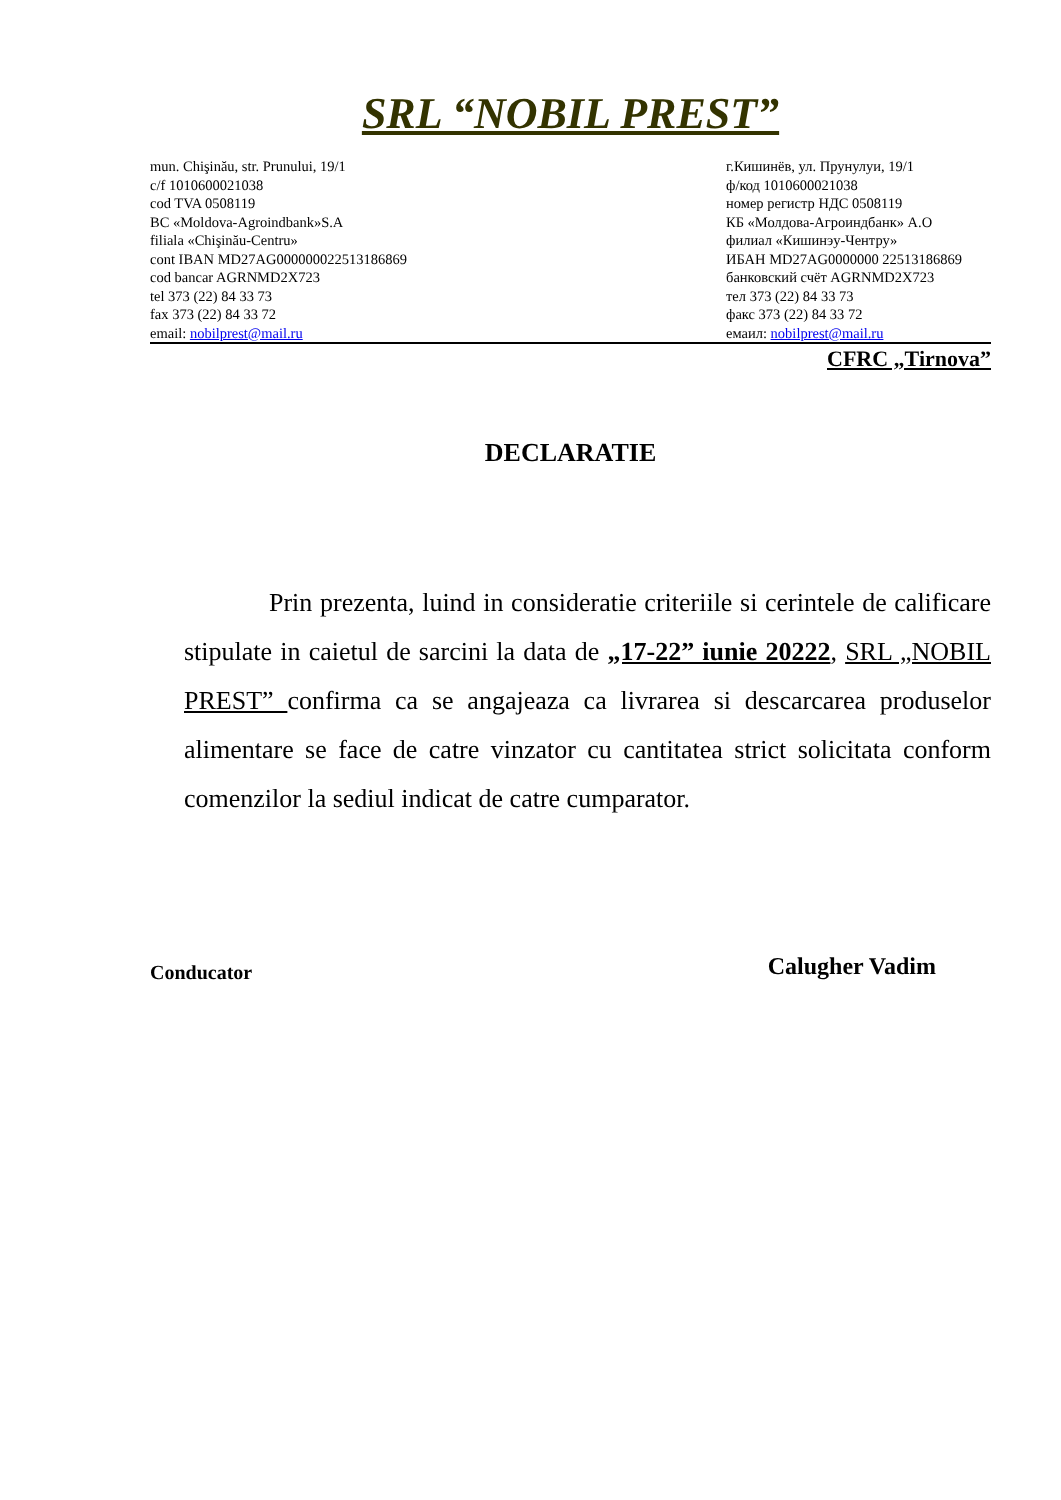SRL “NOBIL PREST”
mun. Chişinău, str. Prunului, 19/1
c/f 1010600021038
cod TVA 0508119
BC «Moldova-Agroindbank»S.A
filiala «Chişinău-Centru»
cont IBAN MD27AG000000022513186869
cod bancar AGRNMD2X723
tel 373 (22) 84 33 73
fax 373 (22) 84 33 72
email: nobilprest@mail.ru
г.Кишинёв, ул. Прунулуи, 19/1
ф/код 1010600021038
номер регистр НДС 0508119
КБ «Молдова-Агроиндбанк» А.О
филиал «Кишинэу-Чентру»
ИБАН MD27AG0000000 22513186869
банковский счёт AGRNMD2X723
тел 373 (22) 84 33 73
факс 373 (22) 84 33 72
емаил: nobilprest@mail.ru
CFRC „Tirnova”
DECLARATIE
Prin prezenta, luind in consideratie criteriile si cerintele de calificare stipulate in caietul de sarcini la data de „17-22” iunie 20222, SRL „NOBIL PREST” confirma ca se angajeaza ca livrarea si descarcarea produselor alimentare se face de catre vinzator cu cantitatea strict solicitata conform comenzilor la sediul indicat de catre cumparator.
Conducator
Calugher Vadim